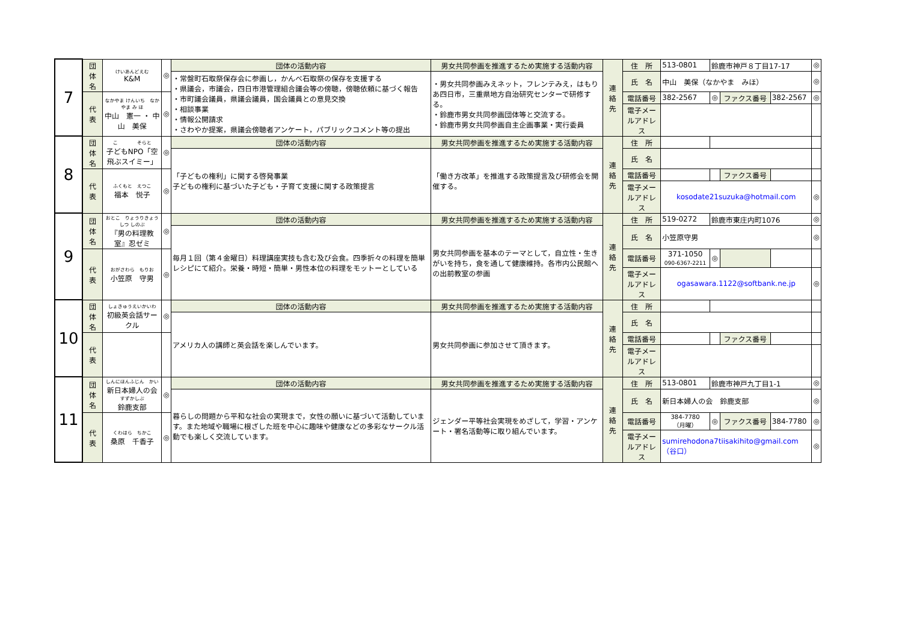| 7 | 団 体 名 | けいあんどえむ K&M | ◎ | 団体の活動内容 | 男女共同参画を推進するため実施する活動内容 | 連 絡 先 | 住 所 | 513-0801 | 鈴鹿市神戸８丁目17-17 | | | ◎ |
| | | | | ・常盤町石取祭保存会に参画し，かんべ石取祭の保存を支援する ・県議会，市議会，四日市港管理組合議会等の傍聴，傍聴依頼に基づく報告 ・市町議会議員，県議会議員，国会議員との意見交換 ・相談事業 ・情報公開請求 ・さわやか提案，県議会傍聴者アンケート，パブリックコメント等の提出 | ・男女共同参画みえネット，フレンテみえ，はもりあ四日市，三重県地方自治研究センターで研修する。 ・鈴鹿市男女共同参画団体等と交流する。 ・鈴鹿市男女共同参画自主企画事業・実行委員 | | 氏 名 | 中山 美保（なかやま みほ） | | | | ◎ |
| | 代 表 | なかやま けんいち なかやま み ほ 中山 憲一 ・ 中山 美保 | ◎ | | | | 電話番号 | 382-2567 | ◎ | ファクス番号 | 382-2567 | ◎ |
| | | | | | | | 電子メールアドレス | | | | | |
| 8 | 団 体 名 | こ そらと 子どもNPO「空飛ぶスイミー」 | ◎ | 団体の活動内容 | 男女共同参画を推進するため実施する活動内容 | 連 絡 先 | 住 所 | | | | | |
| | | | | 「子どもの権利」に関する啓発事業 子どもの権利に基づいた子ども・子育て支援に関する政策提言 | 「働き方改革」を推進する政策提言及び研修会を開催する。 | | 氏 名 | | | | | |
| | 代 表 | ふくもと えつこ 福本 悦子 | ◎ | | | | 電話番号 | | | ファクス番号 | | |
| | | | | | | | 電子メールアドレス | kosodate21suzuka@hotmail.com | | | | ◎ |
| 9 | 団 体 名 | おとこ りょうりきょうしつ しのぶ 『男の料理教室』忍ゼミ | ◎ | 団体の活動内容 | 男女共同参画を推進するため実施する活動内容 | 連 絡 先 | 住 所 | 519-0272 | 鈴鹿市東庄内町1076 | | | ◎ |
| | | | | 毎月１回（第４金曜日）料理講座実技も含む及び会食。四季折々の料理を簡単レシピにて紹介。栄養・時短・簡単・男性本位の料理をモットーとしている | 男女共同参画を基本のテーマとして，自立性・生きがいを持ち，食を通して健康維持。各市内公民館への出前教室の参画 | | 氏 名 | 小笠原守男 | | | | ◎ |
| | 代 表 | おがさわら もりお 小笠原 守男 | ◎ | | | | 電話番号 | 371-1050 090-6367-2211 | ◎ | | | |
| | | | | | | | 電子メールアドレス | ogasawara.1122@softbank.ne.jp | | | | ◎ |
| 10 | 団 体 名 | しょきゅうえいかいわ 初級英会話サークル | ◎ | 団体の活動内容 | 男女共同参画を推進するため実施する活動内容 | 連 絡 先 | 住 所 | | | | | |
| | | | | アメリカ人の講師と英会話を楽しんでいます。 | 男女共同参画に参加させて頂きます。 | | 氏 名 | | | | | |
| | 代 表 | | | | | | 電話番号 | | | ファクス番号 | | |
| | | | | | | | 電子メールアドレス | | | | | |
| 11 | 団 体 名 | しんにほんふじん かい 新日本婦人の会 すずかしぶ 鈴鹿支部 | ◎ | 団体の活動内容 | 男女共同参画を推進するため実施する活動内容 | 連 絡 先 | 住 所 | 513-0801 | 鈴鹿市神戸九丁目1-1 | | | ◎ |
| | | | | 暮らしの問題から平和な社会の実現まで，女性の願いに基づいて活動しています。また地域や職場に根ざした班を中心に趣味や健康などの多彩なサークル活動でも楽しく交流しています。 | ジェンダー平等社会実現をめざして，学習・アンケート・署名活動等に取り組んでいます。 | | 氏 名 | 新日本婦人の会 鈴鹿支部 | | | | ◎ |
| | 代 表 | くわはら ちかこ 桑原 千香子 | ◎ | | | | 電話番号 | 384-7780 （月曜） | ◎ | ファクス番号 | 384-7780 | ◎ |
| | | | | | | | 電子メールアドレス | sumirehodona7tiisakihito@gmail.com（谷口） | | | | ◎ |